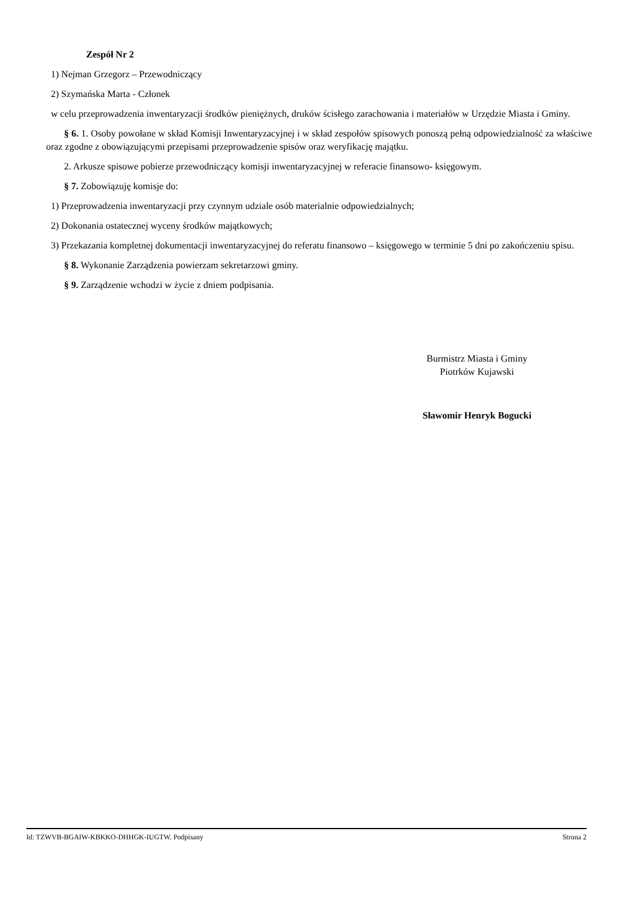Zespół Nr 2
1) Nejman Grzegorz – Przewodniczący
2) Szymańska Marta - Członek
w celu przeprowadzenia inwentaryzacji środków pieniężnych, druków ścisłego zarachowania i materiałów w Urzędzie Miasta i Gminy.
§ 6. 1. Osoby powołane w skład Komisji Inwentaryzacyjnej i w skład zespołów spisowych ponoszą pełną odpowiedzialność za właściwe oraz zgodne z obowiązującymi przepisami przeprowadzenie spisów oraz weryfikację majątku.
2. Arkusze spisowe pobierze przewodniczący komisji inwentaryzacyjnej w referacie finansowo- księgowym.
§ 7. Zobowiązuję komisje do:
1) Przeprowadzenia inwentaryzacji przy czynnym udziale osób materialnie odpowiedzialnych;
2) Dokonania ostatecznej wyceny środków majątkowych;
3) Przekazania kompletnej dokumentacji inwentaryzacyjnej do referatu finansowo – księgowego w terminie 5 dni po zakończeniu spisu.
§ 8. Wykonanie Zarządzenia powierzam sekretarzowi gminy.
§ 9. Zarządzenie wchodzi w życie z dniem podpisania.
Burmistrz Miasta i Gminy
Piotrków Kujawski
Sławomir Henryk Bogucki
Id: TZWVB-BGAIW-KBKKO-DHHGK-IUGTW. Podpisany Strona 2